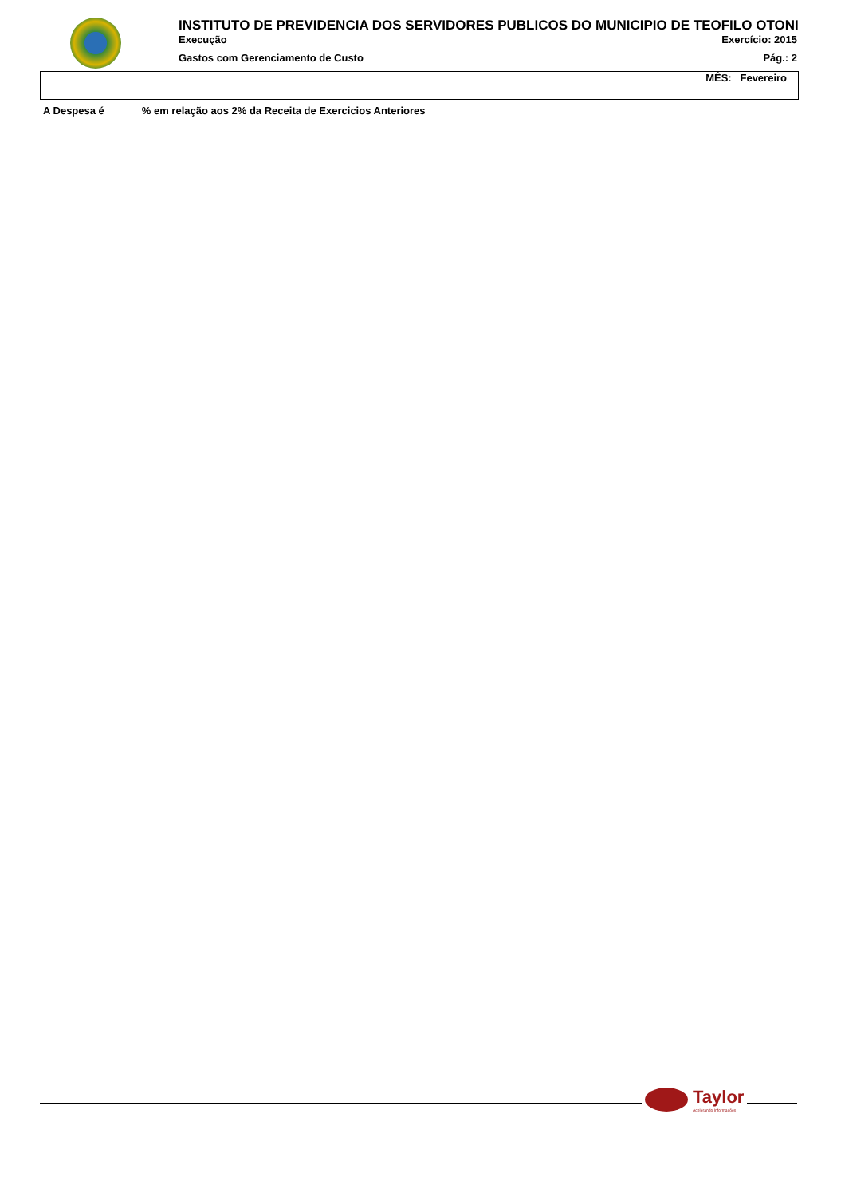INSTITUTO DE PREVIDENCIA DOS SERVIDORES PUBLICOS DO MUNICIPIO DE TEOFILO OTONI
Execução Exercício: 2015
Gastos com Gerenciamento de Custo Pág.: 2
MÊS: Fevereiro
A Despesa é % em relação aos 2% da Receita de Exercicios Anteriores
Taylor
Acelerando Informações